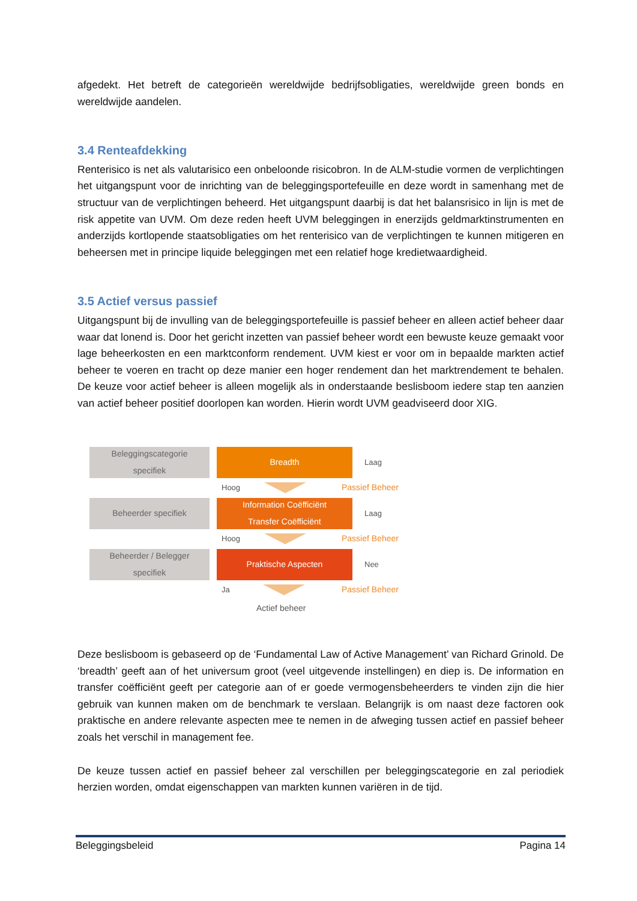afgedekt. Het betreft de categorieën wereldwijde bedrijfsobligaties, wereldwijde green bonds en wereldwijde aandelen.
3.4 Renteafdekking
Renterisico is net als valutarisico een onbeloonde risicobron. In de ALM-studie vormen de verplichtingen het uitgangspunt voor de inrichting van de beleggingsportefeuille en deze wordt in samenhang met de structuur van de verplichtingen beheerd. Het uitgangspunt daarbij is dat het balansrisico in lijn is met de risk appetite van UVM. Om deze reden heeft UVM beleggingen in enerzijds geldmarktinstrumenten en anderzijds kortlopende staatsobligaties om het renterisico van de verplichtingen te kunnen mitigeren en beheersen met in principe liquide beleggingen met een relatief hoge kredietwaardigheid.
3.5 Actief versus passief
Uitgangspunt bij de invulling van de beleggingsportefeuille is passief beheer en alleen actief beheer daar waar dat lonend is. Door het gericht inzetten van passief beheer wordt een bewuste keuze gemaakt voor lage beheerkosten en een marktconform rendement. UVM kiest er voor om in bepaalde markten actief beheer te voeren en tracht op deze manier een hoger rendement dan het marktrendement te behalen. De keuze voor actief beheer is alleen mogelijk als in onderstaande beslisboom iedere stap ten aanzien van actief beheer positief doorlopen kan worden. Hierin wordt UVM geadviseerd door XIG.
Beleggingscategorie
specifiek
Breadth
Laag
Hoog Passief Beheer
Beheerder specifiek
Information Coëfficiënt
Transfer Coëfficiënt
Laag
Hoog Passief Beheer
Beheerder / Belegger
specifiek
Praktische Aspecten
Nee
Ja Passief Beheer
Actief beheer
Deze beslisboom is gebaseerd op de ‘Fundamental Law of Active Management’ van Richard Grinold. De ‘breadth’ geeft aan of het universum groot (veel uitgevende instellingen) en diep is. De information en transfer coëfficiënt geeft per categorie aan of er goede vermogensbeheerders te vinden zijn die hier gebruik van kunnen maken om de benchmark te verslaan. Belangrijk is om naast deze factoren ook praktische en andere relevante aspecten mee te nemen in de afweging tussen actief en passief beheer zoals het verschil in management fee.
De keuze tussen actief en passief beheer zal verschillen per beleggingscategorie en zal periodiek herzien worden, omdat eigenschappen van markten kunnen variëren in de tijd.
Beleggingsbeleid Pagina 14